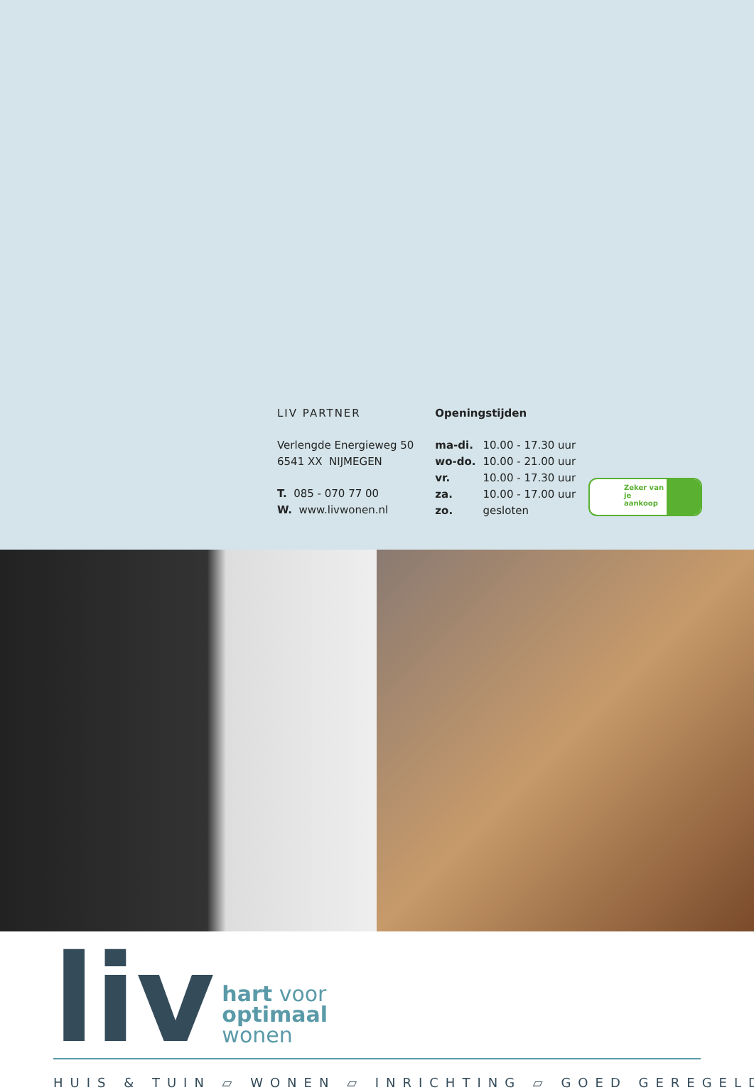LIV PARTNER
Verlengde Energieweg 50
6541 XX NIJMEGEN
T. 085 - 070 77 00
W. www.livwonen.nl
Openingstijden
| ma-di. | 10.00 - 17.30 uur |
| wo-do. | 10.00 - 21.00 uur |
| vr. | 10.00 - 17.30 uur |
| za. | 10.00 - 17.00 uur |
| zo. | gesloten |
Zeker van je aankoop
liv
hart voor
optimaal
wonen
HUIS & TUIN ▱ WONEN ▱ INRICHTING ▱ GOED GEREGELD